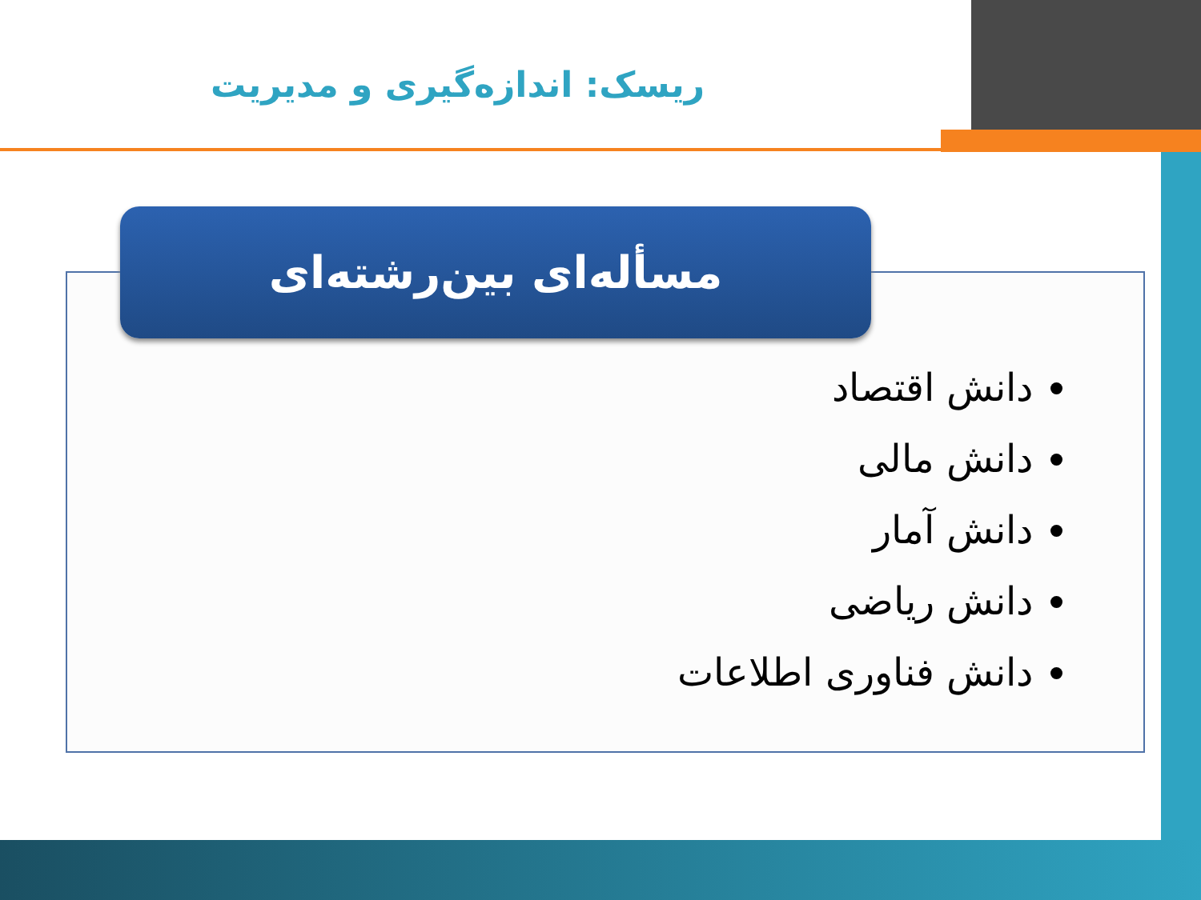ریسک: اندازه‌گیری و مدیریت
مسأله‌ای بین‌رشته‌ای
دانش اقتصاد
دانش مالی
دانش آمار
دانش ریاضی
دانش فناوری اطلاعات